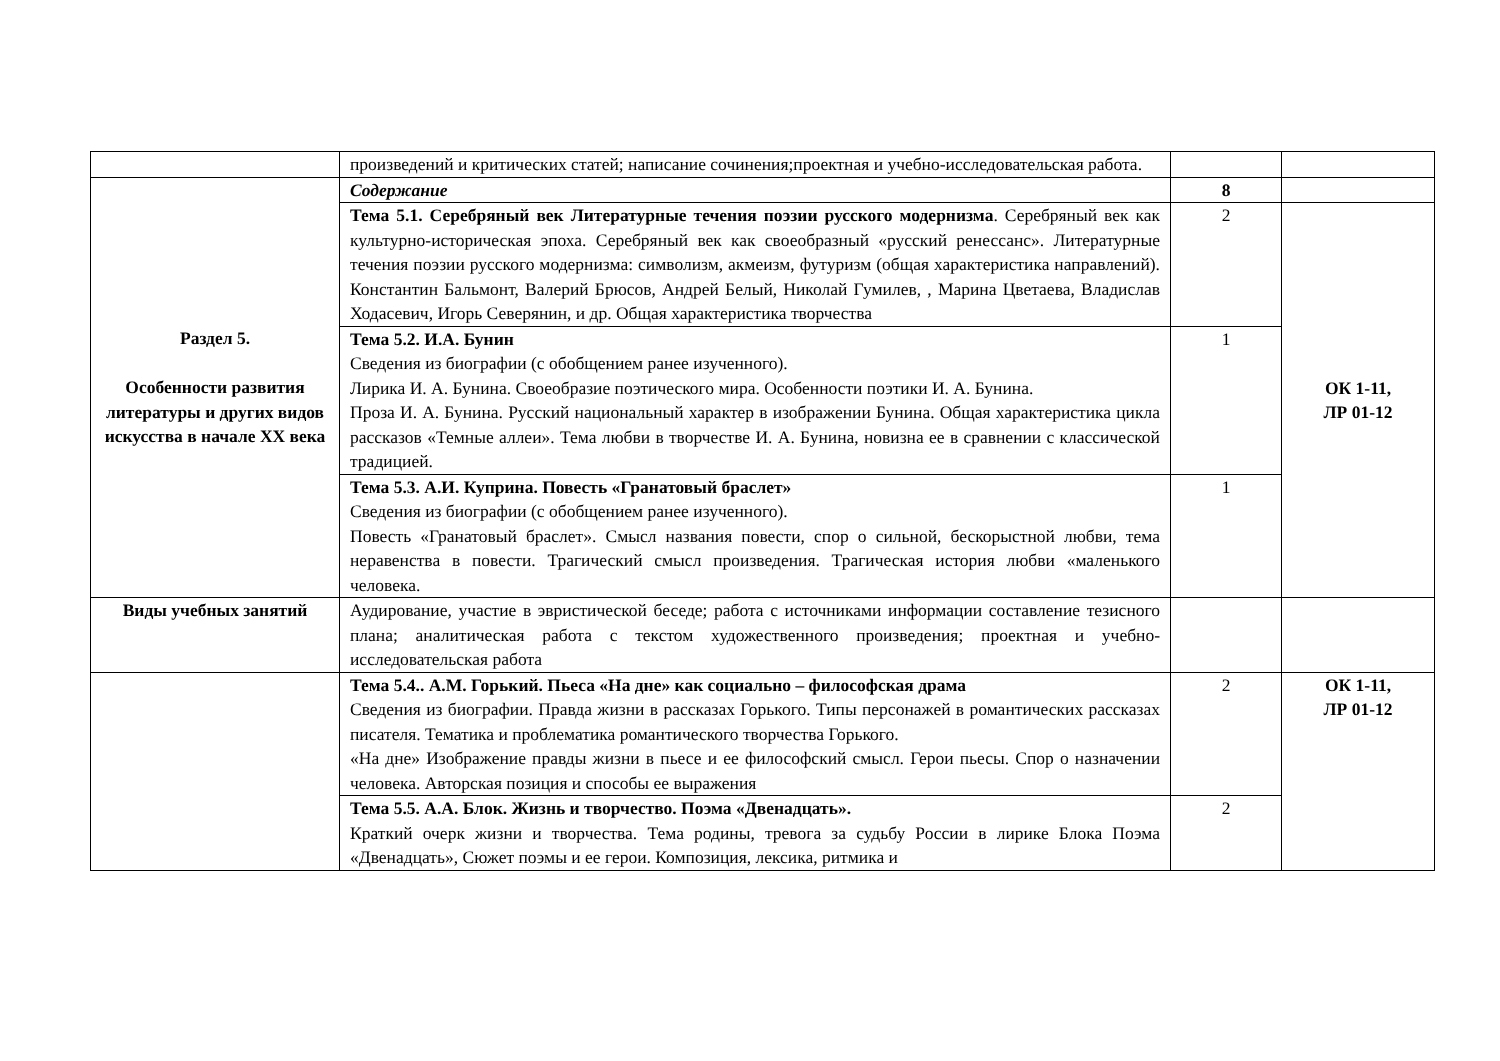| | произведений и критических статей; написание сочинения;проектная и учебно-исследовательская работа. | | |
| Раздел 5. Особенности развития литературы и других видов искусства в начале XX века | Содержание | 8 | |
| | Тема 5.1. Серебряный век Литературные течения поэзии русского модернизма . Серебряный век как культурно-историческая эпоха. Серебряный век как своеобразный «русский ренессанс». Литературные течения поэзии русского модернизма: символизм, акмеизм, футуризм (общая характеристика направлений). Константин Бальмонт, Валерий Брюсов, Андрей Белый, Николай Гумилев, , Марина Цветаева, Владислав Ходасевич, Игорь Северянин, и др. Общая характеристика творчества | 2 | ОК 1-11, ЛР 01-12 |
| | Тема 5.2. И.А. Бунин Сведения из биографии (с обобщением ранее изученного). Лирика И. А. Бунина. Своеобразие поэтического мира. Особенности поэтики И. А. Бунина. Проза И. А. Бунина. Русский национальный характер в изображении Бунина. Общая характеристика цикла рассказов «Темные аллеи». Тема любви в творчестве И. А. Бунина, новизна ее в сравнении с классической традицией. | 1 | |
| | Тема 5.3. А.И. Куприна. Повесть «Гранатовый браслет» Сведения из биографии (с обобщением ранее изученного). Повесть «Гранатовый браслет». Смысл названия повести, спор о сильной, бескорыстной любви, тема неравенства в повести. Трагический смысл произведения. Трагическая история любви «маленького человека. | 1 | |
| Виды учебных занятий | Аудирование, участие в эвристической беседе; работа с источниками информации составление тезисного плана; аналитическая работа с текстом художественного произведения; проектная и учебно-исследовательская работа | | |
| | Тема 5.4.. А.М. Горький. Пьеса «На дне» как социально – философская драма Сведения из биографии. Правда жизни в рассказах Горького. Типы персонажей в романтических рассказах писателя. Тематика и проблематика романтического творчества Горького. «На дне» Изображение правды жизни в пьесе и ее философский смысл. Герои пьесы. Спор о назначении человека. Авторская позиция и способы ее выражения | 2 | ОК 1-11, ЛР 01-12 |
| | Тема 5.5. А.А. Блок. Жизнь и творчество. Поэма «Двенадцать». Краткий очерк жизни и творчества. Тема родины, тревога за судьбу России в лирике Блока Поэма «Двенадцать», Сюжет поэмы и ее герои. Композиция, лексика, ритмика и | 2 | |